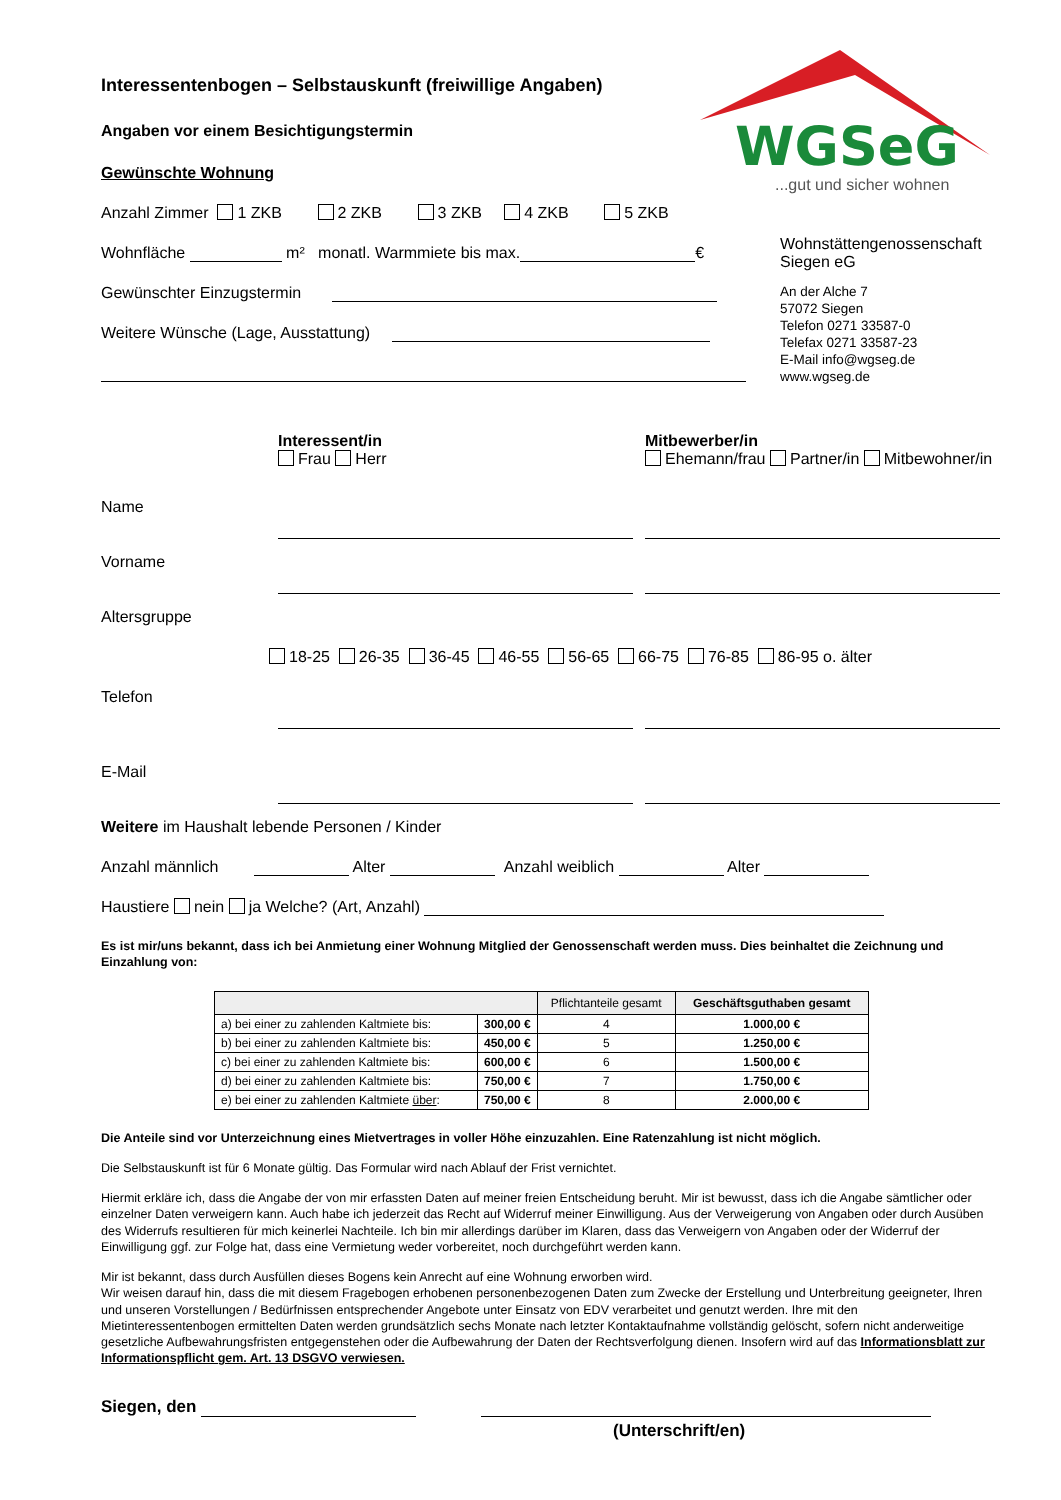WGSeG
...gut und sicher wohnen
Interessentenbogen – Selbstauskunft (freiwillige Angaben)
Angaben vor einem Besichtigungstermin
Gewünschte Wohnung
Anzahl Zimmer 1 ZKB 2 ZKB 3 ZKB 4 ZKB 5 ZKB
Wohnfläche m² monatl. Warmmiete bis max. €
Gewünschter Einzugstermin
Weitere Wünsche (Lage, Ausstattung)
Wohnstättengenossenschaft
Siegen eG
An der Alche 7
57072 Siegen
Telefon 0271 33587-0
Telefax 0271 33587-23
E-Mail info@wgseg.de
www.wgseg.de
Interessent/in
Frau Herr
Mitbewerber/in
Ehemann/frau Partner/in Mitbewohner/in
Name
Vorname
Altersgruppe
18-25 26-35 36-45 46-55 56-65 66-75 76-85 86-95 o. älter
Telefon
E-Mail
Weitere im Haushalt lebende Personen / Kinder
Anzahl männlich Alter Anzahl weiblich Alter
Haustiere nein ja Welche? (Art, Anzahl)
Es ist mir/uns bekannt, dass ich bei Anmietung einer Wohnung Mitglied der Genossenschaft werden muss. Dies beinhaltet die Zeichnung und Einzahlung von:
| | | Pflichtanteile gesamt | Geschäftsguthaben gesamt |
| --- | --- | --- | --- |
| a) bei einer zu zahlenden Kaltmiete bis: | 300,00 € | 4 | 1.000,00 € |
| b) bei einer zu zahlenden Kaltmiete bis: | 450,00 € | 5 | 1.250,00 € |
| c) bei einer zu zahlenden Kaltmiete bis: | 600,00 € | 6 | 1.500,00 € |
| d) bei einer zu zahlenden Kaltmiete bis: | 750,00 € | 7 | 1.750,00 € |
| e) bei einer zu zahlenden Kaltmiete über : | 750,00 € | 8 | 2.000,00 € |
Die Anteile sind vor Unterzeichnung eines Mietvertrages in voller Höhe einzuzahlen. Eine Ratenzahlung ist nicht möglich.
Die Selbstauskunft ist für 6 Monate gültig. Das Formular wird nach Ablauf der Frist vernichtet.
Hiermit erkläre ich, dass die Angabe der von mir erfassten Daten auf meiner freien Entscheidung beruht. Mir ist bewusst, dass ich die Angabe sämtlicher oder einzelner Daten verweigern kann. Auch habe ich jederzeit das Recht auf Widerruf meiner Einwilligung. Aus der Verweigerung von Angaben oder durch Ausüben des Widerrufs resultieren für mich keinerlei Nachteile. Ich bin mir allerdings darüber im Klaren, dass das Verweigern von Angaben oder der Widerruf der Einwilligung ggf. zur Folge hat, dass eine Vermietung weder vorbereitet, noch durchgeführt werden kann.
Mir ist bekannt, dass durch Ausfüllen dieses Bogens kein Anrecht auf eine Wohnung erworben wird.
Wir weisen darauf hin, dass die mit diesem Fragebogen erhobenen personenbezogenen Daten zum Zwecke der Erstellung und Unterbreitung geeigneter, Ihren und unseren Vorstellungen / Bedürfnissen entsprechender Angebote unter Einsatz von EDV verarbeitet und genutzt werden. Ihre mit den Mietinteressentenbogen ermittelten Daten werden grundsätzlich sechs Monate nach letzter Kontaktaufnahme vollständig gelöscht, sofern nicht anderweitige gesetzliche Aufbewahrungsfristen entgegenstehen oder die Aufbewahrung der Daten der Rechtsverfolgung dienen. Insofern wird auf das Informationsblatt zur Informationspflicht gem. Art. 13 DSGVO verwiesen.
Siegen, den
(Unterschrift/en)